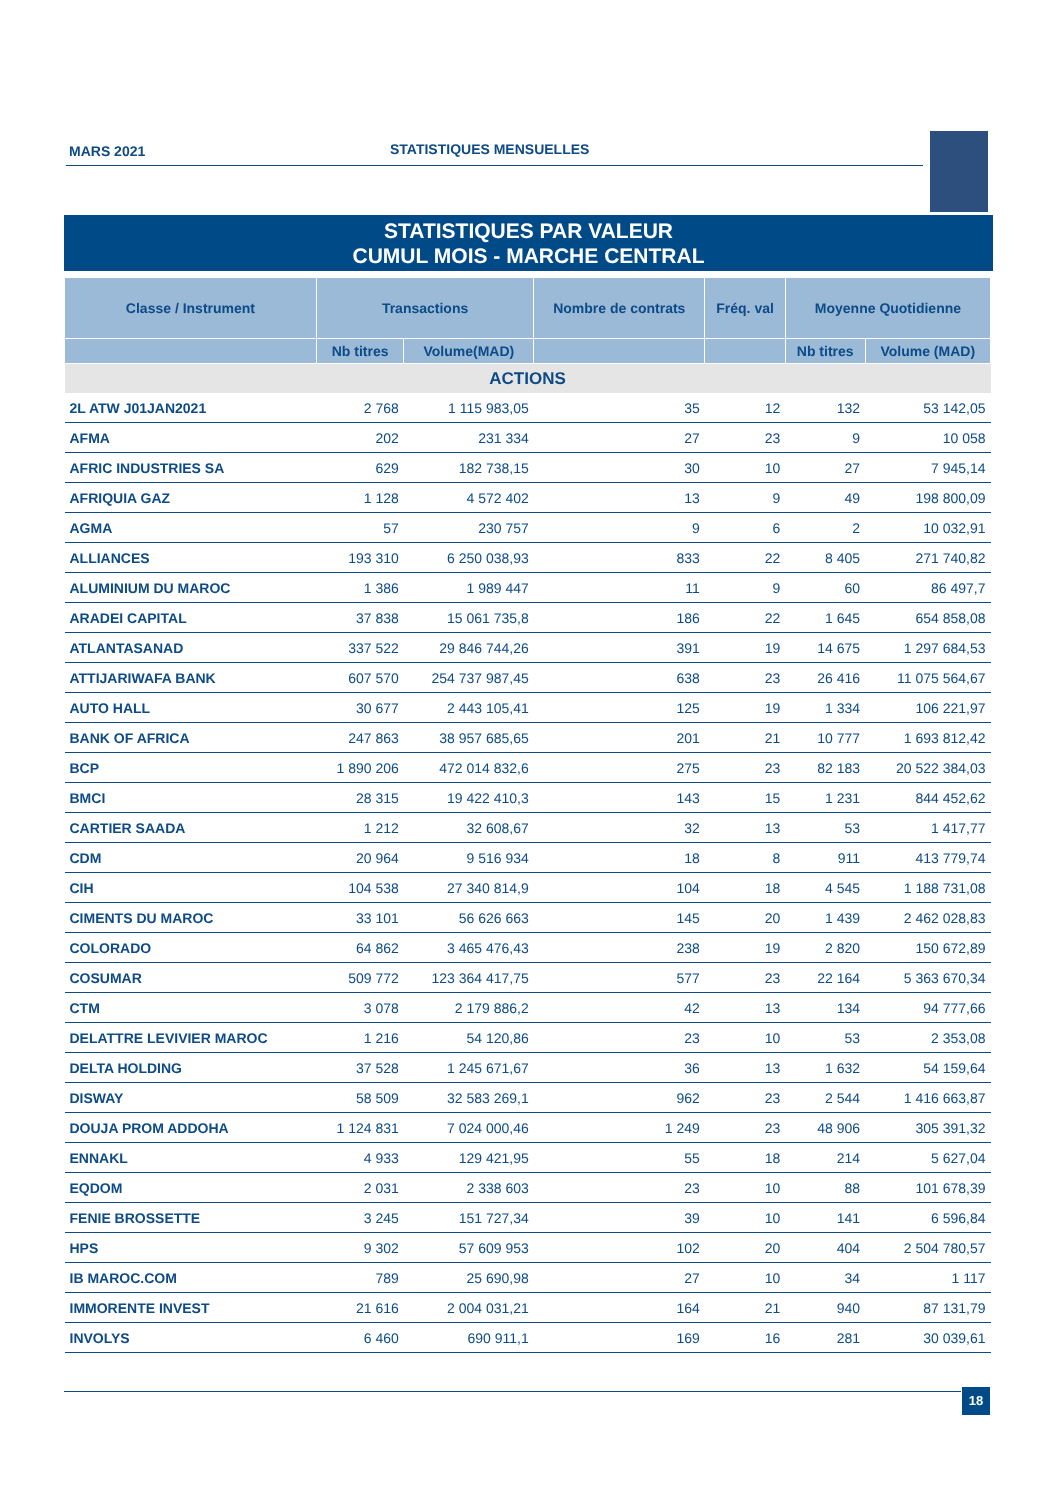MARS 2021 STATISTIQUES MENSUELLES
STATISTIQUES PAR VALEUR
CUMUL MOIS - MARCHE CENTRAL
| Classe / Instrument | Transactions | | Nombre de contrats | Fréq. val | Moyenne Quotidienne | |
| --- | --- | --- | --- | --- | --- | --- |
| | Nb titres | Volume(MAD) | | | Nb titres | Volume (MAD) |
| ACTIONS | | | | | | |
| 2L ATW J01JAN2021 | 2 768 | 1 115 983,05 | 35 | 12 | 132 | 53 142,05 |
| AFMA | 202 | 231 334 | 27 | 23 | 9 | 10 058 |
| AFRIC INDUSTRIES SA | 629 | 182 738,15 | 30 | 10 | 27 | 7 945,14 |
| AFRIQUIA GAZ | 1 128 | 4 572 402 | 13 | 9 | 49 | 198 800,09 |
| AGMA | 57 | 230 757 | 9 | 6 | 2 | 10 032,91 |
| ALLIANCES | 193 310 | 6 250 038,93 | 833 | 22 | 8 405 | 271 740,82 |
| ALUMINIUM DU MAROC | 1 386 | 1 989 447 | 11 | 9 | 60 | 86 497,7 |
| ARADEI CAPITAL | 37 838 | 15 061 735,8 | 186 | 22 | 1 645 | 654 858,08 |
| ATLANTASANAD | 337 522 | 29 846 744,26 | 391 | 19 | 14 675 | 1 297 684,53 |
| ATTIJARIWAFA BANK | 607 570 | 254 737 987,45 | 638 | 23 | 26 416 | 11 075 564,67 |
| AUTO HALL | 30 677 | 2 443 105,41 | 125 | 19 | 1 334 | 106 221,97 |
| BANK OF AFRICA | 247 863 | 38 957 685,65 | 201 | 21 | 10 777 | 1 693 812,42 |
| BCP | 1 890 206 | 472 014 832,6 | 275 | 23 | 82 183 | 20 522 384,03 |
| BMCI | 28 315 | 19 422 410,3 | 143 | 15 | 1 231 | 844 452,62 |
| CARTIER SAADA | 1 212 | 32 608,67 | 32 | 13 | 53 | 1 417,77 |
| CDM | 20 964 | 9 516 934 | 18 | 8 | 911 | 413 779,74 |
| CIH | 104 538 | 27 340 814,9 | 104 | 18 | 4 545 | 1 188 731,08 |
| CIMENTS DU MAROC | 33 101 | 56 626 663 | 145 | 20 | 1 439 | 2 462 028,83 |
| COLORADO | 64 862 | 3 465 476,43 | 238 | 19 | 2 820 | 150 672,89 |
| COSUMAR | 509 772 | 123 364 417,75 | 577 | 23 | 22 164 | 5 363 670,34 |
| CTM | 3 078 | 2 179 886,2 | 42 | 13 | 134 | 94 777,66 |
| DELATTRE LEVIVIER MAROC | 1 216 | 54 120,86 | 23 | 10 | 53 | 2 353,08 |
| DELTA HOLDING | 37 528 | 1 245 671,67 | 36 | 13 | 1 632 | 54 159,64 |
| DISWAY | 58 509 | 32 583 269,1 | 962 | 23 | 2 544 | 1 416 663,87 |
| DOUJA PROM ADDOHA | 1 124 831 | 7 024 000,46 | 1 249 | 23 | 48 906 | 305 391,32 |
| ENNAKL | 4 933 | 129 421,95 | 55 | 18 | 214 | 5 627,04 |
| EQDOM | 2 031 | 2 338 603 | 23 | 10 | 88 | 101 678,39 |
| FENIE BROSSETTE | 3 245 | 151 727,34 | 39 | 10 | 141 | 6 596,84 |
| HPS | 9 302 | 57 609 953 | 102 | 20 | 404 | 2 504 780,57 |
| IB MAROC.COM | 789 | 25 690,98 | 27 | 10 | 34 | 1 117 |
| IMMORENTE INVEST | 21 616 | 2 004 031,21 | 164 | 21 | 940 | 87 131,79 |
| INVOLYS | 6 460 | 690 911,1 | 169 | 16 | 281 | 30 039,61 |
18